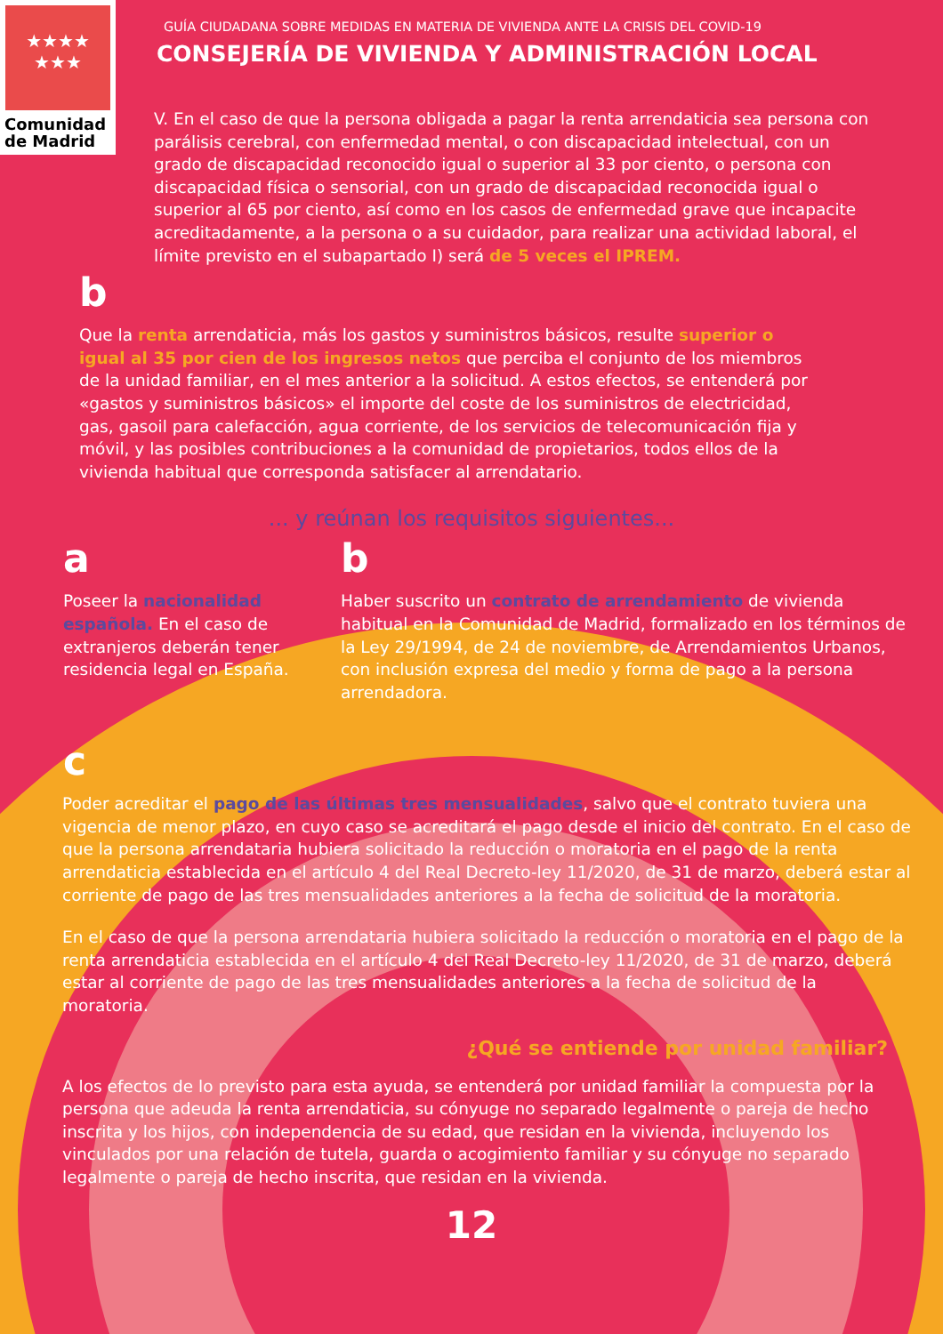★★★★
★★★
Comunidad
de Madrid
GUÍA CIUDADANA SOBRE MEDIDAS EN MATERIA DE VIVIENDA ANTE LA CRISIS DEL COVID-19
CONSEJERÍA DE VIVIENDA Y ADMINISTRACIÓN LOCAL
V. En el caso de que la persona obligada a pagar la renta arrendaticia sea persona con parálisis cerebral, con enfermedad mental, o con discapacidad intelectual, con un grado de discapacidad reconocido igual o superior al 33 por ciento, o persona con discapacidad física o sensorial, con un grado de discapacidad reconocida igual o superior al 65 por ciento, así como en los casos de enfermedad grave que incapacite acreditadamente, a la persona o a su cuidador, para realizar una actividad laboral, el límite previsto en el subapartado I) será de 5 veces el IPREM.
b
Que la renta arrendaticia, más los gastos y suministros básicos, resulte superior o igual al 35 por cien de los ingresos netos que perciba el conjunto de los miembros de la unidad familiar, en el mes anterior a la solicitud. A estos efectos, se entenderá por «gastos y suministros básicos» el importe del coste de los suministros de electricidad, gas, gasoil para calefacción, agua corriente, de los servicios de telecomunicación fija y móvil, y las posibles contribuciones a la comunidad de propietarios, todos ellos de la vivienda habitual que corresponda satisfacer al arrendatario.
... y reúnan los requisitos siguientes...
a
Poseer la nacionalidad española. En el caso de extranjeros deberán tener residencia legal en España.
b
Haber suscrito un contrato de arrendamiento de vivienda habitual en la Comunidad de Madrid, formalizado en los términos de la Ley 29/1994, de 24 de noviembre, de Arrendamientos Urbanos, con inclusión expresa del medio y forma de pago a la persona arrendadora.
c
Poder acreditar el pago de las últimas tres mensualidades, salvo que el contrato tuviera una vigencia de menor plazo, en cuyo caso se acreditará el pago desde el inicio del contrato. En el caso de que la persona arrendataria hubiera solicitado la reducción o moratoria en el pago de la renta arrendaticia establecida en el artículo 4 del Real Decreto-ley 11/2020, de 31 de marzo, deberá estar al corriente de pago de las tres mensualidades anteriores a la fecha de solicitud de la moratoria.
En el caso de que la persona arrendataria hubiera solicitado la reducción o moratoria en el pago de la renta arrendaticia establecida en el artículo 4 del Real Decreto-ley 11/2020, de 31 de marzo, deberá estar al corriente de pago de las tres mensualidades anteriores a la fecha de solicitud de la moratoria.
¿Qué se entiende por unidad familiar?
A los efectos de lo previsto para esta ayuda, se entenderá por unidad familiar la compuesta por la persona que adeuda la renta arrendaticia, su cónyuge no separado legalmente o pareja de hecho inscrita y los hijos, con independencia de su edad, que residan en la vivienda, incluyendo los vinculados por una relación de tutela, guarda o acogimiento familiar y su cónyuge no separado legalmente o pareja de hecho inscrita, que residan en la vivienda.
12